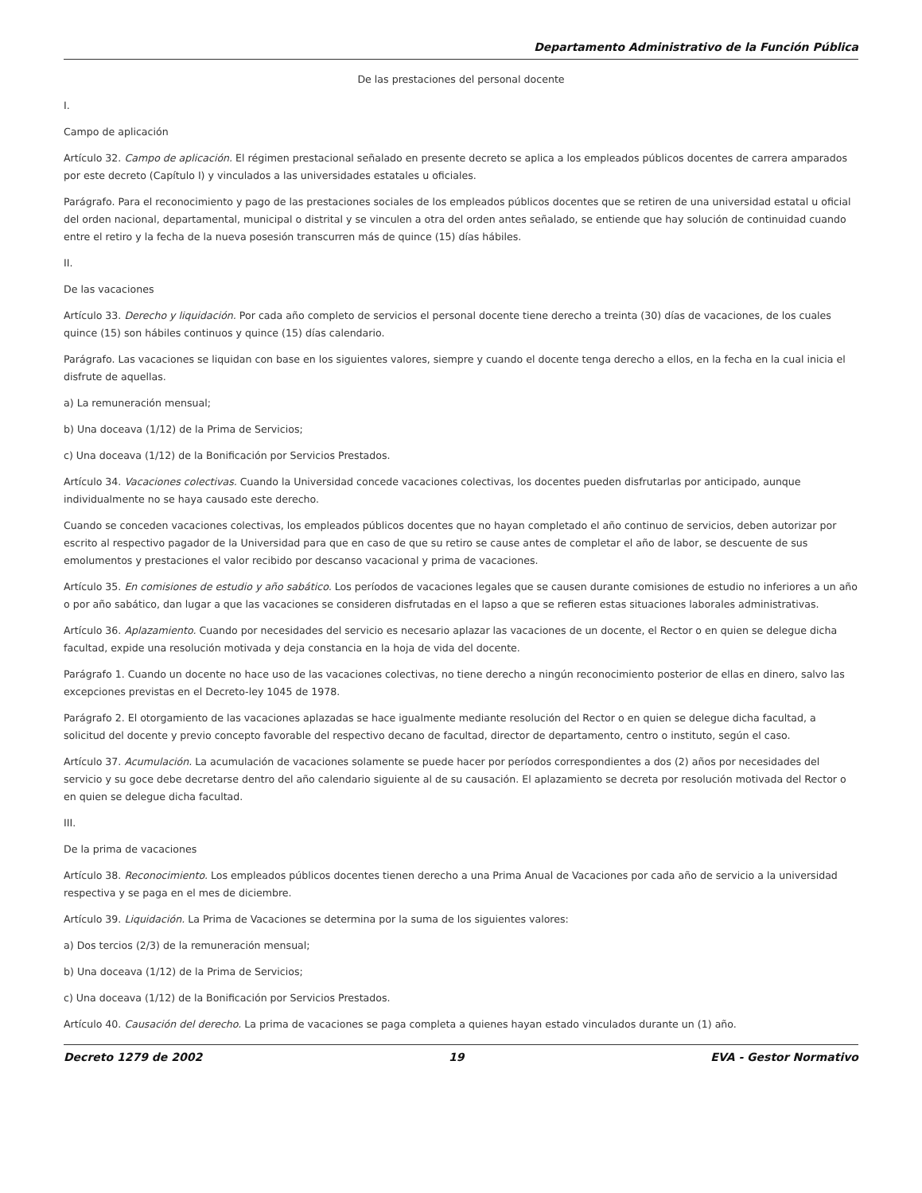Departamento Administrativo de la Función Pública
De las prestaciones del personal docente
I.
Campo de aplicación
Artículo 32. Campo de aplicación. El régimen prestacional señalado en presente decreto se aplica a los empleados públicos docentes de carrera amparados por este decreto (Capítulo I) y vinculados a las universidades estatales u oficiales.
Parágrafo. Para el reconocimiento y pago de las prestaciones sociales de los empleados públicos docentes que se retiren de una universidad estatal u oficial del orden nacional, departamental, municipal o distrital y se vinculen a otra del orden antes señalado, se entiende que hay solución de continuidad cuando entre el retiro y la fecha de la nueva posesión transcurren más de quince (15) días hábiles.
II.
De las vacaciones
Artículo 33. Derecho y liquidación. Por cada año completo de servicios el personal docente tiene derecho a treinta (30) días de vacaciones, de los cuales quince (15) son hábiles continuos y quince (15) días calendario.
Parágrafo. Las vacaciones se liquidan con base en los siguientes valores, siempre y cuando el docente tenga derecho a ellos, en la fecha en la cual inicia el disfrute de aquellas.
a) La remuneración mensual;
b) Una doceava (1/12) de la Prima de Servicios;
c) Una doceava (1/12) de la Bonificación por Servicios Prestados.
Artículo 34. Vacaciones colectivas. Cuando la Universidad concede vacaciones colectivas, los docentes pueden disfrutarlas por anticipado, aunque individualmente no se haya causado este derecho.
Cuando se conceden vacaciones colectivas, los empleados públicos docentes que no hayan completado el año continuo de servicios, deben autorizar por escrito al respectivo pagador de la Universidad para que en caso de que su retiro se cause antes de completar el año de labor, se descuente de sus emolumentos y prestaciones el valor recibido por descanso vacacional y prima de vacaciones.
Artículo 35. En comisiones de estudio y año sabático. Los períodos de vacaciones legales que se causen durante comisiones de estudio no inferiores a un año o por año sabático, dan lugar a que las vacaciones se consideren disfrutadas en el lapso a que se refieren estas situaciones laborales administrativas.
Artículo 36. Aplazamiento. Cuando por necesidades del servicio es necesario aplazar las vacaciones de un docente, el Rector o en quien se delegue dicha facultad, expide una resolución motivada y deja constancia en la hoja de vida del docente.
Parágrafo 1. Cuando un docente no hace uso de las vacaciones colectivas, no tiene derecho a ningún reconocimiento posterior de ellas en dinero, salvo las excepciones previstas en el Decreto-ley 1045 de 1978.
Parágrafo 2. El otorgamiento de las vacaciones aplazadas se hace igualmente mediante resolución del Rector o en quien se delegue dicha facultad, a solicitud del docente y previo concepto favorable del respectivo decano de facultad, director de departamento, centro o instituto, según el caso.
Artículo 37. Acumulación. La acumulación de vacaciones solamente se puede hacer por períodos correspondientes a dos (2) años por necesidades del servicio y su goce debe decretarse dentro del año calendario siguiente al de su causación. El aplazamiento se decreta por resolución motivada del Rector o en quien se delegue dicha facultad.
III.
De la prima de vacaciones
Artículo 38. Reconocimiento. Los empleados públicos docentes tienen derecho a una Prima Anual de Vacaciones por cada año de servicio a la universidad respectiva y se paga en el mes de diciembre.
Artículo 39. Liquidación. La Prima de Vacaciones se determina por la suma de los siguientes valores:
a) Dos tercios (2/3) de la remuneración mensual;
b) Una doceava (1/12) de la Prima de Servicios;
c) Una doceava (1/12) de la Bonificación por Servicios Prestados.
Artículo 40. Causación del derecho. La prima de vacaciones se paga completa a quienes hayan estado vinculados durante un (1) año.
Decreto 1279 de 2002 19 EVA - Gestor Normativo